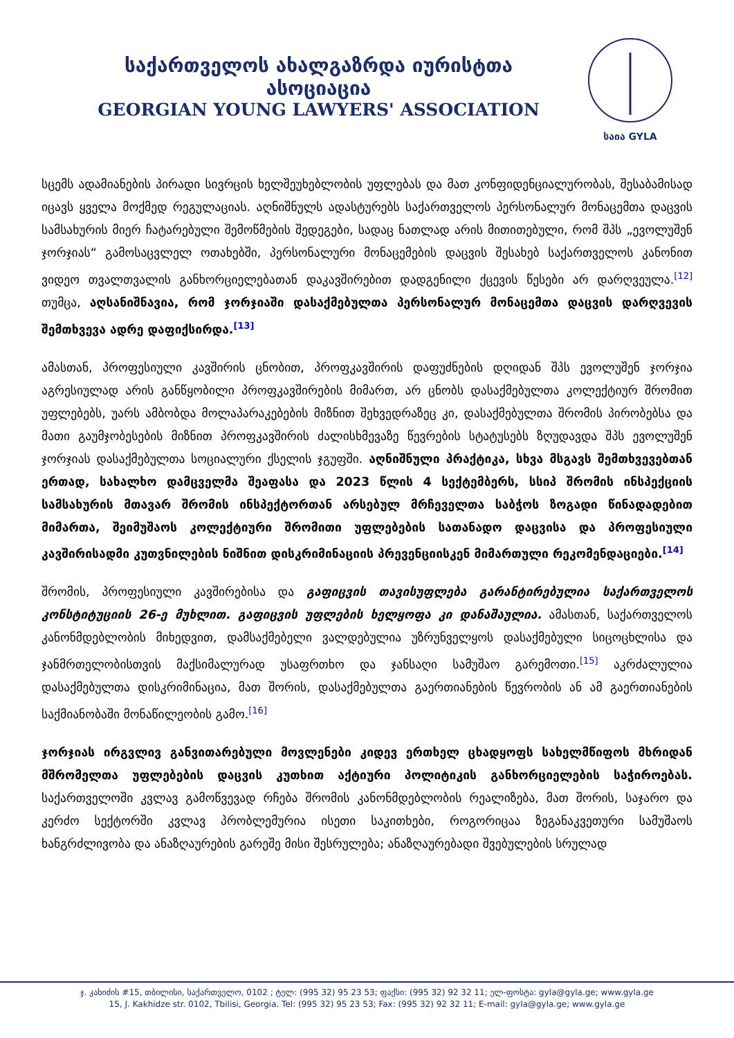საქართველოს ახალგაზრდა იურისტთა ასოციაცია
GEORGIAN YOUNG LAWYERS' ASSOCIATION
საია GYLA
სცემს ადამიანების პირადი სივრცის ხელშეუხებლობის უფლებას და მათ კონფიდენციალურობას, შესაბამისად იცავს ყველა მოქმედ რეგულაციას. აღნიშნულს ადასტურებს საქართველოს პერსონალურ მონაცემთა დაცვის სამსახურის მიერ ჩატარებული შემოწმების შედეგები, სადაც ნათლად არის მითითებული, რომ შპს „ევოლუშენ ჯორჯიას“ გამოსაცვლელ ოთახებში, პერსონალური მონაცემების დაცვის შესახებ საქართველოს კანონით ვიდეო თვალთვალის განხორციელებათან დაკავშირებით დადგენილი ქცევის წესები არ დარღვეულა.<sup>[12]</sup> თუმცა, აღსანიშნავია, რომ ჯორჯიაში დასაქმებულთა პერსონალურ მონაცემთა დაცვის დარღვევის შემთხვევა ადრე დაფიქსირდა.<sup>[13]</sup>
ამასთან, პროფესიული კავშირის ცნობით, პროფკავშირის დაფუძნების დღიდან შპს ევოლუშენ ჯორჯია აგრესიულად არის განწყობილი პროფკავშირების მიმართ, არ ცნობს დასაქმებულთა კოლექტიურ შრომით უფლებებს, უარს ამბობდა მოლაპარაკებების მიზნით შეხვედრაზეც კი, დასაქმებულთა შრომის პირობებსა და მათი გაუმჯობესების მიზნით პროფკავშირის ძალისხმევაზე წევრების სტატუსებს ზღუდავდა შპს ევოლუშენ ჯორჯიას დასაქმებულთა სოციალური ქსელის ჯგუფში. აღნიშნული პრაქტიკა, სხვა მსგავს შემთხვევებთან ერთად, სახალხო დამცველმა შეაფასა და 2023 წლის 4 სექტემბერს, სსიპ შრომის ინსპექციის სამსახურის მთავარ შრომის ინსპექტორთან არსებულ მრჩეველთა საბჭოს ზოგადი წინადადებით მიმართა, შეიმუშაოს კოლექტიური შრომითი უფლებების სათანადო დაცვისა და პროფესიული კავშირისადმი კუთვნილების ნიშნით დისკრიმინაციის პრევენციისკენ მიმართული რეკომენდაციები.<sup>[14]</sup>
შრომის, პროფესიული კავშირებისა და გაფიცვის თავისუფლება გარანტირებულია საქართველოს კონსტიტუციის 26-ე მუხლით. გაფიცვის უფლების ხელყოფა კი დანაშაულია. ამასთან, საქართველოს კანონმდებლობის მიხედვით, დამსაქმებელი ვალდებულია უზრუნველყოს დასაქმებული სიცოცხლისა და ჯანმრთელობისთვის მაქსიმალურად უსაფრთხო და ჯანსაღი სამუშაო გარემოთი.<sup>[15]</sup> აკრძალულია დასაქმებულთა დისკრიმინაცია, მათ შორის, დასაქმებულთა გაერთიანების წევრობის ან ამ გაერთიანების საქმიანობაში მონაწილეობის გამო.<sup>[16]</sup>
ჯორჯიას ირგვლივ განვითარებული მოვლენები კიდევ ერთხელ ცხადყოფს სახელმწიფოს მხრიდან მშრომელთა უფლებების დაცვის კუთხით აქტიური პოლიტიკის განხორციელების საჭიროებას. საქართველოში კვლავ გამოწვევად რჩება შრომის კანონმდებლობის რეალიზება, მათ შორის, საჯარო და კერძო სექტორში კვლავ პრობლემურია ისეთი საკითხები, როგორიცაა ზეგანაკვეთური სამუშაოს ხანგრძლივობა და ანაზღაურების გარეშე მისი შესრულება; ანაზღაურებადი შვებულების სრულად
ჯ. კახიძის #15, თბილისი, საქართველო, 0102 ; ტელ: (995 32) 95 23 53; ფაქსი: (995 32) 92 32 11; ელ-ფოსტა: gyla@gyla.ge; www.gyla.ge
15, J. Kakhidze str. 0102, Tbilisi, Georgia. Tel: (995 32) 95 23 53; Fax: (995 32) 92 32 11; E-mail: gyla@gyla.ge; www.gyla.ge